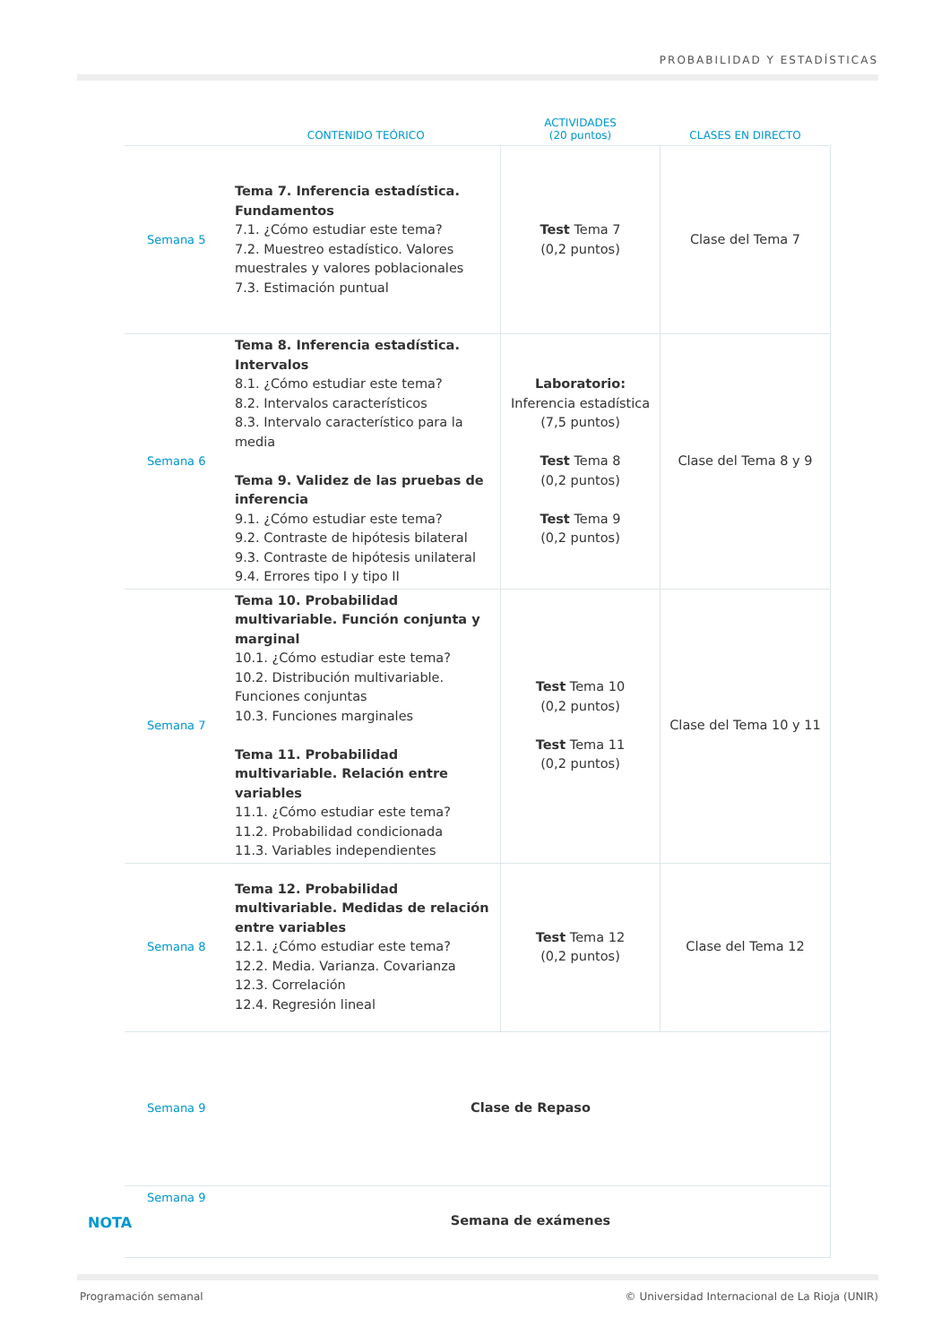PROBABILIDAD Y ESTADÍSTICAS
| | CONTENIDO TEÓRICO | ACTIVIDADES (20 puntos) | CLASES EN DIRECTO |
| --- | --- | --- | --- |
| Semana 5 | Tema 7. Inferencia estadística. Fundamentos 7.1. ¿Cómo estudiar este tema? 7.2. Muestreo estadístico. Valores muestrales y valores poblacionales 7.3. Estimación puntual | Test Tema 7 (0,2 puntos) | Clase del Tema 7 |
| Semana 6 | Tema 8. Inferencia estadística. Intervalos 8.1. ¿Cómo estudiar este tema? 8.2. Intervalos característicos 8.3. Intervalo característico para la media Tema 9. Validez de las pruebas de inferencia 9.1. ¿Cómo estudiar este tema? 9.2. Contraste de hipótesis bilateral 9.3. Contraste de hipótesis unilateral 9.4. Errores tipo I y tipo II | Laboratorio: Inferencia estadística (7,5 puntos) Test Tema 8 (0,2 puntos) Test Tema 9 (0,2 puntos) | Clase del Tema 8 y 9 |
| Semana 7 | Tema 10. Probabilidad multivariable. Función conjunta y marginal 10.1. ¿Cómo estudiar este tema? 10.2. Distribución multivariable. Funciones conjuntas 10.3. Funciones marginales Tema 11. Probabilidad multivariable. Relación entre variables 11.1. ¿Cómo estudiar este tema? 11.2. Probabilidad condicionada 11.3. Variables independientes | Test Tema 10 (0,2 puntos) Test Tema 11 (0,2 puntos) | Clase del Tema 10 y 11 |
| Semana 8 | Tema 12. Probabilidad multivariable. Medidas de relación entre variables 12.1. ¿Cómo estudiar este tema? 12.2. Media. Varianza. Covarianza 12.3. Correlación 12.4. Regresión lineal | Test Tema 12 (0,2 puntos) | Clase del Tema 12 |
| Semana 9 | Clase de Repaso | | |
| Semana 9 | Semana de exámenes | | |
NOTA
Programación semanal
© Universidad Internacional de La Rioja (UNIR)